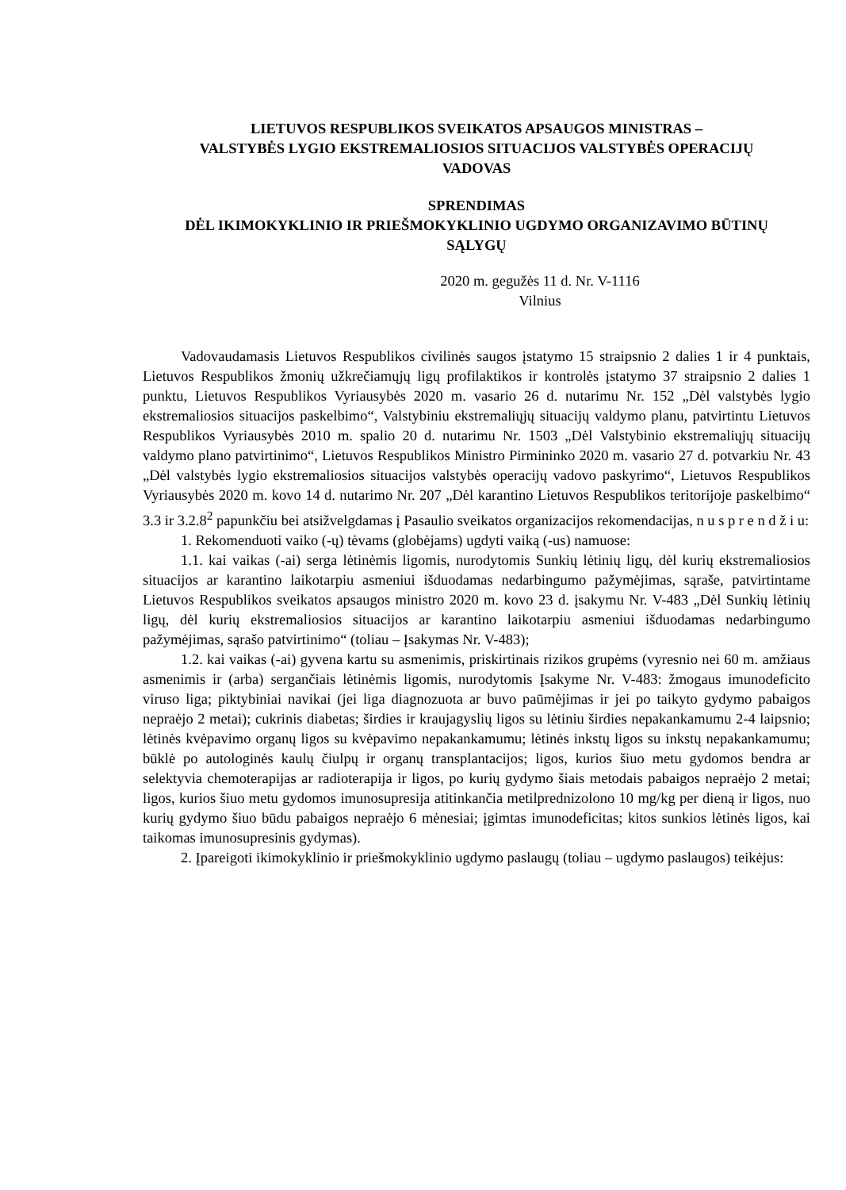LIETUVOS RESPUBLIKOS SVEIKATOS APSAUGOS MINISTRAS –
VALSTYBĖS LYGIO EKSTREMALIOSIOS SITUACIJOS VALSTYBĖS OPERACIJŲ
VADOVAS
SPRENDIMAS
DĖL IKIMOKYKLINIO IR PRIEŠMOKYKLINIO UGDYMO ORGANIZAVIMO BŪTINŲ
SĄLYGŲ
2020 m. gegužės 11 d. Nr. V-1116
Vilnius
Vadovaudamasis Lietuvos Respublikos civilinės saugos įstatymo 15 straipsnio 2 dalies 1 ir 4 punktais, Lietuvos Respublikos žmonių užkrečiamųjų ligų profilaktikos ir kontrolės įstatymo 37 straipsnio 2 dalies 1 punktu, Lietuvos Respublikos Vyriausybės 2020 m. vasario 26 d. nutarimu Nr. 152 „Dėl valstybės lygio ekstremaliosios situacijos paskelbimo“, Valstybiniu ekstremaliųjų situacijų valdymo planu, patvirtintu Lietuvos Respublikos Vyriausybės 2010 m. spalio 20 d. nutarimu Nr. 1503 „Dėl Valstybinio ekstremaliųjų situacijų valdymo plano patvirtinimo“, Lietuvos Respublikos Ministro Pirmininko 2020 m. vasario 27 d. potvarkiu Nr. 43 „Dėl valstybės lygio ekstremaliosios situacijos valstybės operacijų vadovo paskyrimo“, Lietuvos Respublikos Vyriausybės 2020 m. kovo 14 d. nutarimo Nr. 207 „Dėl karantino Lietuvos Respublikos teritorijoje paskelbimo“ 3.3 ir 3.2.8<sup>2</sup> papunkčiu bei atsižvelgdamas į Pasaulio sveikatos organizacijos rekomendacijas, n u s p r e n d ž i u:
1. Rekomenduoti vaiko (-ų) tėvams (globėjams) ugdyti vaiką (-us) namuose:
1.1. kai vaikas (-ai) serga lėtinėmis ligomis, nurodytomis Sunkių lėtinių ligų, dėl kurių ekstremaliosios situacijos ar karantino laikotarpiu asmeniui išduodamas nedarbingumo pažymėjimas, sąraše, patvirtintame Lietuvos Respublikos sveikatos apsaugos ministro 2020 m. kovo 23 d. įsakymu Nr. V-483 „Dėl Sunkių lėtinių ligų, dėl kurių ekstremaliosios situacijos ar karantino laikotarpiu asmeniui išduodamas nedarbingumo pažymėjimas, sąrašo patvirtinimo“ (toliau – Įsakymas Nr. V-483);
1.2. kai vaikas (-ai) gyvena kartu su asmenimis, priskirtinais rizikos grupėms (vyresnio nei 60 m. amžiaus asmenimis ir (arba) sergančiais lėtinėmis ligomis, nurodytomis Įsakyme Nr. V-483: žmogaus imunodeficito viruso liga; piktybiniai navikai (jei liga diagnozuota ar buvo paūmėjimas ir jei po taikyto gydymo pabaigos nepraėjo 2 metai); cukrinis diabetas; širdies ir kraujagyslių ligos su lėtiniu širdies nepakankamumu 2-4 laipsnio; lėtinės kvėpavimo organų ligos su kvėpavimo nepakankamumu; lėtinės inkstų ligos su inkstų nepakankamumu; būklė po autologinės kaulų čiulpų ir organų transplantacijos; ligos, kurios šiuo metu gydomos bendra ar selektyvia chemoterapijas ar radioterapija ir ligos, po kurių gydymo šiais metodais pabaigos nepraėjo 2 metai; ligos, kurios šiuo metu gydomos imunosupresija atitinkančia metilprednizolono 10 mg/kg per dieną ir ligos, nuo kurių gydymo šiuo būdu pabaigos nepraėjo 6 mėnesiai; įgimtas imunodeficitas; kitos sunkios lėtinės ligos, kai taikomas imunosupresinis gydymas).
2. Įpareigoti ikimokyklinio ir priešmokyklinio ugdymo paslaugų (toliau – ugdymo paslaugos) teikėjus: